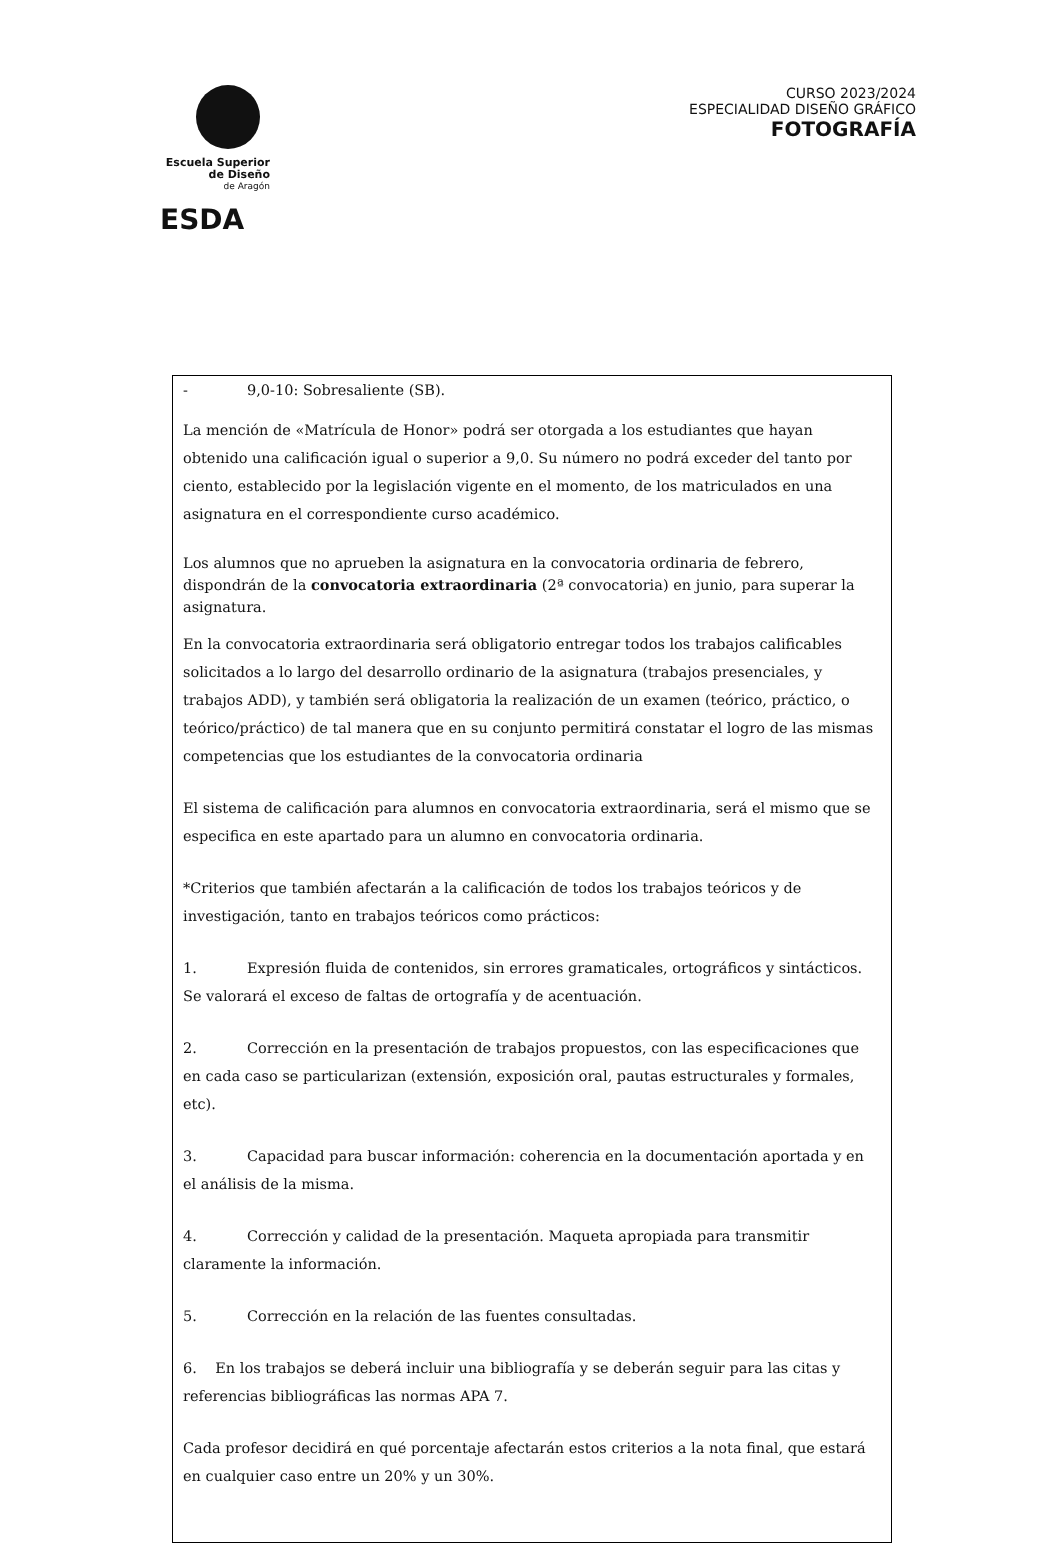Escuela Superior
de Diseño
de Aragón
ESDA
CURSO 2023/2024
ESPECIALIDAD DISEÑO GRÁFICO
FOTOGRAFÍA
- 9,0-10: Sobresaliente (SB).
La mención de «Matrícula de Honor» podrá ser otorgada a los estudiantes que hayan obtenido una calificación igual o superior a 9,0. Su número no podrá exceder del tanto por ciento, establecido por la legislación vigente en el momento, de los matriculados en una asignatura en el correspondiente curso académico.
Los alumnos que no aprueben la asignatura en la convocatoria ordinaria de febrero, dispondrán de la convocatoria extraordinaria (2ª convocatoria) en junio, para superar la asignatura.
En la convocatoria extraordinaria será obligatorio entregar todos los trabajos calificables solicitados a lo largo del desarrollo ordinario de la asignatura (trabajos presenciales, y trabajos ADD), y también será obligatoria la realización de un examen (teórico, práctico, o teórico/práctico) de tal manera que en su conjunto permitirá constatar el logro de las mismas competencias que los estudiantes de la convocatoria ordinaria
El sistema de calificación para alumnos en convocatoria extraordinaria, será el mismo que se especifica en este apartado para un alumno en convocatoria ordinaria.
*Criterios que también afectarán a la calificación de todos los trabajos teóricos y de investigación, tanto en trabajos teóricos como prácticos:
1. Expresión fluida de contenidos, sin errores gramaticales, ortográficos y sintácticos. Se valorará el exceso de faltas de ortografía y de acentuación.
2. Corrección en la presentación de trabajos propuestos, con las especificaciones que en cada caso se particularizan (extensión, exposición oral, pautas estructurales y formales, etc).
3. Capacidad para buscar información: coherencia en la documentación aportada y en el análisis de la misma.
4. Corrección y calidad de la presentación. Maqueta apropiada para transmitir claramente la información.
5. Corrección en la relación de las fuentes consultadas.
6. En los trabajos se deberá incluir una bibliografía y se deberán seguir para las citas y referencias bibliográficas las normas APA 7.
Cada profesor decidirá en qué porcentaje afectarán estos criterios a la nota final, que estará en cualquier caso entre un 20% y un 30%.